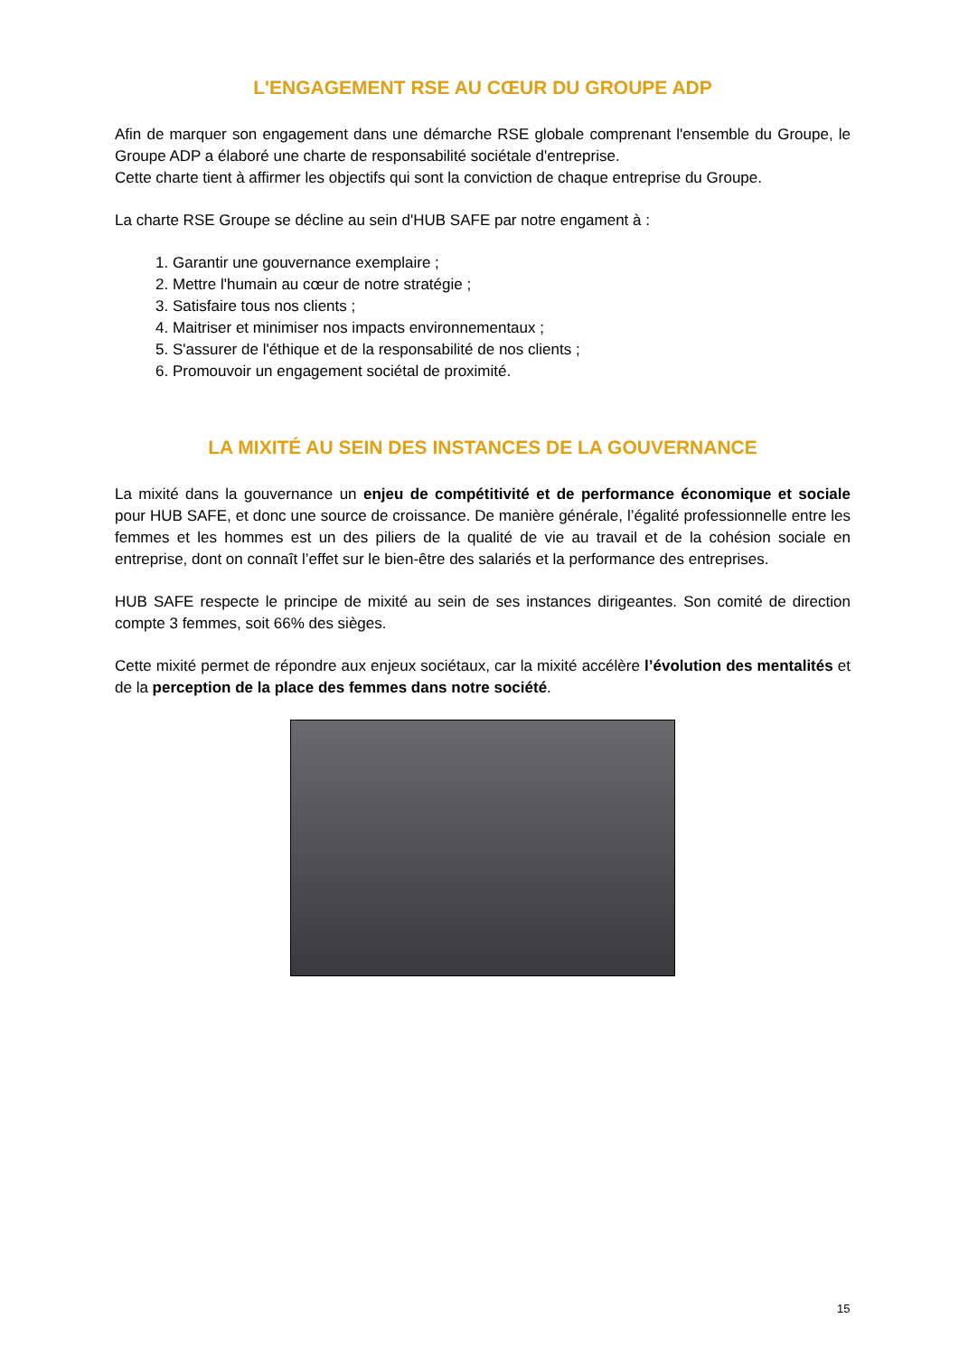L'ENGAGEMENT RSE AU CŒUR DU GROUPE ADP
Afin de marquer son engagement dans une démarche RSE globale comprenant l'ensemble du Groupe, le Groupe ADP a élaboré une charte de responsabilité sociétale d'entreprise.
Cette charte tient à affirmer les objectifs qui sont la conviction de chaque entreprise du Groupe.
La charte RSE Groupe se décline au sein d'HUB SAFE par notre engament à :
1. Garantir une gouvernance exemplaire ;
2. Mettre l'humain au cœur de notre stratégie ;
3. Satisfaire tous nos clients ;
4. Maitriser et minimiser nos impacts environnementaux ;
5. S'assurer de l'éthique et de la responsabilité de nos clients ;
6. Promouvoir un engagement sociétal de proximité.
LA MIXITÉ AU SEIN DES INSTANCES DE LA GOUVERNANCE
La mixité dans la gouvernance un enjeu de compétitivité et de performance économique et sociale pour HUB SAFE, et donc une source de croissance. De manière générale, l’égalité professionnelle entre les femmes et les hommes est un des piliers de la qualité de vie au travail et de la cohésion sociale en entreprise, dont on connaît l’effet sur le bien-être des salariés et la performance des entreprises.
HUB SAFE respecte le principe de mixité au sein de ses instances dirigeantes. Son comité de direction compte 3 femmes, soit 66% des sièges.
Cette mixité permet de répondre aux enjeux sociétaux, car la mixité accélère l’évolution des mentalités et de la perception de la place des femmes dans notre société.
15